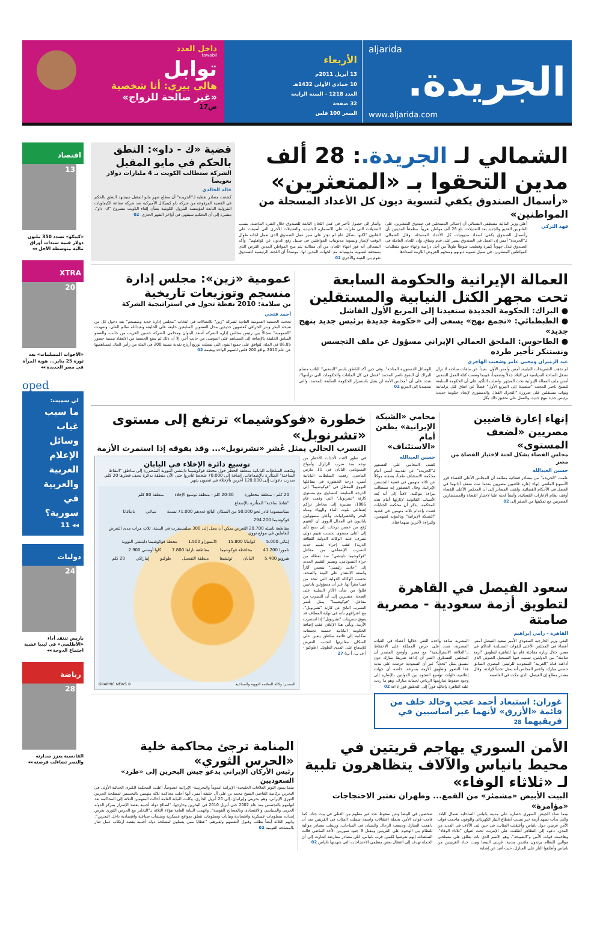aljarida
الجريدة.
www.aljarida.com
الأربعاء
13 أبريل 2011م
10 جمادى الأولى 1432هـ
العدد 1218 - السنة الرابعة
32 صفحة
السعر 100 فلس
داخل العدد
tawabil
توابل
هالي بيري: أنا شخصية
«غير صالحة للزواج»
ص17
الشمالي لـ الجريدة.: 28 ألف مدين التحقوا بـ «المتعثرين»
«رأسمال الصندوق يكفي لتسوية ديون كل الأعداد المسجلة من المواطنين»
فهد التركي
أعلن وزير المالية مصطفى الشمالي أن إجمالي المسجلين في صندوق المتعثرين، على القانونين القديم والجديد بعد التعديلات، بلغ 28 ألف مواطن تقريباً، مطمئناً المدينين بأن رأسمال الصندوق يكفي لسداد مديونيات كل الأعداد المسجلة. وقال الشمالي لـ"الجريدة" أمس إن العمل في الصندوق يسير على قدم وساق، وإن اللجان العاملة في الصندوق تبذل جهوداً كبيرة وقطعت شوطاً طويلاً من أجل دراسة وإنهاء جميع متطلبات المواطنين المتعثرين، في سبيل تسوية ديونهم ومنحهم القروض اللازمة لسدادها.
وأشار إلى حصول تأخير في عمل اللجان التابعة للصندوق خلال الفترة الماضية، بسبب التعديلات التي طرأت على الاستمارة الجديدة، والتعديلات الأخرى التي أضيفت على القانون "لكنها بشكل عام لم تؤثر على سير عمل الصندوق الذي تعمل لجانه طوال الوقت لإنجاز وتسوية مديونيات المواطنين في سبيل رفع الديون عن كواهلهم". وأكد الشمالي أنه فور انتهاء اللجان من أي مطالبة يتم منح المواطن المدين القرض الذي يستحقه لتسوية مديونياته مع الجهات المدين لها، موضحاً أن اللجنة الرئيسية للصندوق تقوم بين الفينة والأخرى 02
قضية «ك - داو»: النطق بالحكم في مايو المقبل
الشركة ستطالب الكويت بـ 4 مليارات دولار تعويضاً
خالد الخالدي
كشفت مصادر نفطية لـ"الجريدة" أن مطلع شهر مايو المقبل سيشهد النطق بالحكم في القضية المرفوعة من شركة داو كيميكال الأميركية ضد شركة صناعة الكيماويات البترولية التابعة لمؤسسة البترول الكويتية بشأن إلغاء الكويت مشروع "ك- داو"، مشيرة إلى أن التحكيم سينتهي في أواخر الشهر الجاري. 02
العمالة الإيرانية والحكومة السابعة تحت مجهر الكتل النيابية والمستقلين
● البراك: الحكومة الجديدة ستعيدنا إلى المربع الأول الفاشل
● الطبطبائي: «تجمع نهج» يسعى إلى «حكومة جديدة برئيس جديد بنهج جديد»
● الطاحوس: الملحق العمالي الإيراني مسؤول عن ملف التجسس ونستنكر تأخير طرده
عيد الرميزان ومحيي عامر وشعيب الهاجري
لم تذهب التصريحات النيابية، أمس وأمس الأول، بعيداً عن ملفات ساخنة لا تزال تشغل الساحة السياسية في البلاد جدلاً وتصعيداً، فبينما وضعت كتلة العمل الشعبي أمس ملف العمالة الإيرانية تحت المجهر، واصلت التأكيد على أن الحكومة السابعة للشيخ ناصر المحمد "ستعيدنا إلى المربع الأول" فضلاً عن اتفاق كتل برلمانية ونواب مستقلين على ضرورة "التحرك الفعال والدستوري لإيجاد حكومة جديدة برئيس جديد بنهج جديد، والعمل على تحقيق ذلك بكل
الوسائل الدستورية المتاحة". وفي حين أكد الناطق باسم "الشعبي" النائب مسلم البراك أن الشيخ ناصر المحمد "فشل في كل الملفات والحكومات التي ترأسها"، شدد على أن "مجلس الأمة لن يقبل باستمرار الحكومة السابعة للمحمد، والتي ستعيدنا إلى المربع 02
عمومية «زين»: مجلس إدارة منسجم وتوزيعات تاريخية
بن سلامة: 2010 نقطة تحول في استراتيجية الشركة
أحمد فتحي
نجحت الجمعية العمومية العادية لشركة "زين" للاتصالات في انتخاب "مجلس إدارة جديد ومنسجم" بعد دخول كل من شيخة البحر وبدر الخرافي كعضوين جديدين محل العضوين السابقين خليفة علي الخليفة وعبدالله سالم العلي. وشهدت "العمومية" سجالاً بين رئيس مجلس إدارة الشركة أسعد البنوان ومحامي الشركة حسين الغريب من جانب، والعضو السابق الخليفة بالإضافة إلى المساهم علي الموسى من جانب آخر، إلا أن ذلك لم يمنع الجمعية من الانعقاد بنسبة حضور 86.85 في المئة، لتوافق على جميع البنود، التي شملت توزيع أرباح نقدية بنسبة 200 في المئة من رأس المال لمساهميها عن عام 2010 بواقع 200 فلس للسهم الواحد وبقيمة 02
إنهاء إعارة قاضيين مصريين «لضعف المستوى»
مجلس القضاء يشكل لجنة لاختيار القضاة من مصر
حسين العبدالله
علمت "الجريدة" من مصادر قضائية مطلعة أن المجلس الأعلى للقضاء قرر الأسبوع الماضي إنهاء إعارة قاضيين مصريين بعدما ثبت ضعف أدائهما في الفصل في الأحكام القضائية. ولفتت المصادر إلى أن المجلس الأعلى للقضاء أوقف نظام الإعارات القضائية، وأنشأ لجنة عليا لاختيار القضاة والمستشارين المصريين مع تمكينها من السفر إلى 02
محامي «الشبكة الإيرانية» يطعن أمام «الاستئناف»
حسين العبدالله
كشف المحامي علي العصفور لـ"الجريدة" عن تقديمه أمس أمام محكمة الاستئناف طعناً، بصفته موكلاً عن ثلاثة متهمين في قضية التجسس الإيرانية. وقال العصفور إنه سيطالب ببراءة موكليه، لافتاً إلى أنه يُعد الأسباب القانونية لإثارتها أمام هذه المحكمة. يذكر أن محكمة الجنايات قضت بإعدام ثلاثة متهمين في قضية "الشبكة الإيرانية" وبالمؤبد لمتهمين، والبراءة لآخرين بينهما فتاة.
خطورة «فوكوشيما» ترتفع إلى مستوى «تشرنوبل»
التسرب الحالي يمثل عُشر «تشرنوبل»... وقد يفوقه إذا استمرت الأزمة
في تطور لافت لأحداث الأخطر من نوعه منذ ضرب الزلزال وأمواج التسونامي اليابان في 11 مارس الماضي، رفعت السلطات اليابانية أمس، درجة الخطورة في مفاعلها النووي المعطل في "فوكوشيما" إلى الدرجة السابعة، لتتساوى مع مستوى كارثة "تشرنوبل" التي وقعت عام 1986، مشيرة إلى مخاطر تراكم إشعاعي بلوث الماء والهواء ومياه البحر والخضراوات. وأعلن مسؤولون يابانيون في المجال النووي أن التقييم رُفع من خمس درجات إلى سبع (أي إلى أعلى مستوى بحسب تقييم دولي تشرف عليه الوكالة الدولية للطاقة الذرية) عقب إجراء تقييم جديد للتسرب الإشعاعي من مفاعل "فوكوشيما دايتشي" منذ تعطله من جراء التسونامي. ويشير التقييم الجديد إلى "حادث رئيسي" يتضمن آثاراً واسعة الانتشار على البيئة والصحة، بحسب الوكالة الدولية التي تتخذ من فيينا مقراً لها. غير أن مسؤولين يابانيين قللوا من شأن الآثار السلبية على الصحة، مشيرين إلى أن التسرب من مفاعل "فوكوشيما" يمثل عُشر التسرب الناتج عن كارثة "تشرنوبل"، مع اعترافهم بأنه في نهاية المطاف قد يفوق تسريبات "تشرنوبل" إذا استمرت الأزمة. ويأتي هذا الإعلان عقب إضافة الحكومة اليابانية خمسة تجمعات سكانية إلى قائمة مناطق يتعين على السكان مغادرتها لتجنب التعرض للإشعاع على المدى الطويل. (طوكيو - أ ف ب، أ ب) 27
توسيع دائرة الإخلاء في اليابان
وسّعت السلطات اليابانية منطقة الحظر حول محطة فوكوشيما دايتشي النووية المتضررة إلى مناطق "النقاط الساخنة" المتأثرة بالإشعاعات. إضافة إلى 70.000 شخصاً غادروا حتى الآن منطقة بدائرة نصف قطرها 20 كلم. صدرت دعوات إلى 120.000 آخرين بالإخلاء في غضون شهر
20 كلم - منطقة محظورة 20-30 كلم - منطقة توسيع الإخلاء منطقة 80 كلم "نقاط ساخنة" المتأثرة بالإشعاع ميناميسوما غادر نحو 50.000 من السكان البالغ عددهم 71.000 نسمة مياغي ياماغاتا فوكوشيما 294.200 مقاطعة ناميئه 20.700 التعرض يمكن أن يصل إلى 300 ميليسيفرت في السنة، ثلاث مرات مدى التعرض للعاملين في موقع نووي إيتاتي 5.000 كواماتا 15.800 كاتسوراو 1.500 محطة فوكوشيما دايتشي النووية تامورا 41.200 محافظة فوكوشيما مقاطعة ناراها 7.800 كاوا أوتشي 2.900 هيرونو 5.400 اليابان توتشيغا منطقة التفصيل طوكيو إيباراكي 20 كلم
المصدر: وكالة السلامة النووية والصناعية © GRAPHIC NEWS
سعود الفيصل في القاهرة لتطويق أزمة سعودية - مصرية صامتة
القاهرة - رامي إبراهيم
التقى وزير الخارجية السعودي الأمير سعود الفيصل أمس أعضاء في المجلس الأعلى للقوات المسلحة الحاكم في مصر، خلال زيارة مفاجئة قام بها للقاهرة لتطويق "أزمة صامتة" بين الدولتين، تسبب فيها التسجيل الصوتي الذي أذاعته قناة "العربية" السعودية للرئيس المصري السابق حسني مبارك، واعتبر المجلس أنه يمثل تحدياً لإرادته. وقال مصدر مطلع إن الفيصل، الذي مكث في العاصمة
المصرية ساعة واحدة التقى خلالها أعضاء في القيادة المصرية، شدد على حرص المملكة على الاحتفاظ بـ"العلاقة الاستراتيجية" مع مصر. وأوضح المصدر أن المجلس العسكري اعتبر أن إذاعة شريط مبارك دون تنسيق يمثل "تحدياً" غير أن السعودية حرصت على تبديد هذا التصور وتطويق الأزمة بسرعة، خاصة أن جهات إعلامية حاولت توسيع الفجوة بين الدولتين بالإشارة إلى وجود ضغوط تمارسها الرياض لحماية مبارك، وهو ما ردت عليه القاهرة بإحالته فوراً إلى التحقيق فور إذاعة 02
غوران: استبعاد أحمد عجب وخالد خلف من قائمة «الأزرق» لأنهما غير أساسيين في فريقيهما 28
الأمن السوري يهاجم قريتين في محيط بانياس والآلاف يتظاهرون تلبية لـ «ثلاثاء الوفاء»
البيت الأبيض «مشمئز» من القمع... وطهران تعتبر الاحتجاجات «مؤامرة»
بينما شدّد الجيش السوري حصاره على مدينة بانياس الساحلية شمال البلاد، والتي بدأت تشهد أزمة خبز بسبب انقطاع التيار الكهربائي والوقود، هاجمت قوات الأمن قريتين حول بانياس وأعتقلت المئات، في حين لبى الآلاف في العديد من المدن، دعوة إلى التظاهر أطلقت على الإنترنت تحت عنوان "ثلاثاء الوفاء". وهاجمت قوات الأمن و"الشبيحة"، وهو الاسم الذي بات يطلق على مسلحين موالين للنظام يرتدون ملابس مدنية، قريتي البيضا وبيت جناد القريبتين من بانياس وأطلقوا النار على المنازل، حيث أفيد عن إصابة
شخصين في البيضا وعن سقوط عدد غير معلوم من القتلى في بيت جناد. كما قامت قوات الأمن بحملة اعتقالات واسعة شملت المئات في القريتين بعد أن داهمت المنازل وجمعت الرجال والشبان في الساحات. وربطت مصادر موالية للنظام بين الهجوم على القريتين ومقتل 9 جنود سوريين الأحد الماضي قالت السلطات إنهم تعرضوا لكمين قرب بانياس، لكن مصادر معارضة أشارت إلى أن الحملة تهدف إلى اعتقال بعض منظمي الاحتجاجات التي شهدتها بانياس 02
المنامة ترجئ محاكمة خلية «الحرس الثوري»
رئيس الأركان الإيراني يدعو جيش البحرين إلى «طرد» السعوديين
بينما يسود التوتر العلاقات الخليجية- الإيرانية عموماً والبحرينية- الإيرانية خصوصاً، أعلنت المحكمة الكبرى الجنائية الأولى في البحرين برئاسة القاضي الشيخ محمد بن علي آل خليفة أمس، أنها أجلت محاكمة ثلاثة متهمين بالتجسس لمصلحة الحرس الثوري الإيراني، وهم بحريني وإيرانيان، إلى 20 أبريل الجاري. وكانت النيابة العامة أحالت المتهمين الثلاثة إلى المحاكمة بعد اتهامهم بالتجسس منذ عام 2002 حتى أبريل 2010 في البحرين وخارجها، "لصالح دولة أجنبية بقصد الإضرار بمركز الدولة الحربي والسياسي والاقتصادي وبالمصالح القومية". واتهمت النيابة العامة هؤلاء الثلاثة بـ"التخابر مع الحرس الثوري بغرض إمداده بمعلومات عسكرية واقتصادية وبيانات ومعلومات تتعلق بمواقع عسكرية ومنشآت صناعية واقتصادية داخل البحرين". واتهم الثلاثة أيضاً بطلب وقبول لأنفسهم ولغيرهم، "عطايا ممن يعملون لمصلحة دولة أجنبية بقصد ارتكاب عمل ضار بالمصلحة القومية 02
اقتصاد
13
«كيبكو» تسدد 350 مليون دولار قيمة سندات أوراق مالية متوسطة الأجل ◂◂
XTRA
20
«الأخوات المسلمات» بعد ثورة 25 يناير... هوية المرأة في مصر الجديدة ◂◂
oped
لي سميث:
ما سبب غياب وسائل الإعلام الغربية والعربية في سورية؟
◂◂ 11
دوليات
24
باريس تنتقد أداء «الأطلسي» في ليبيا عشية اجتماع الدوحة ◂◂
رياضة
28
القادسية يعزز صدارته والنصر تضاءلت فرصته ◂◂